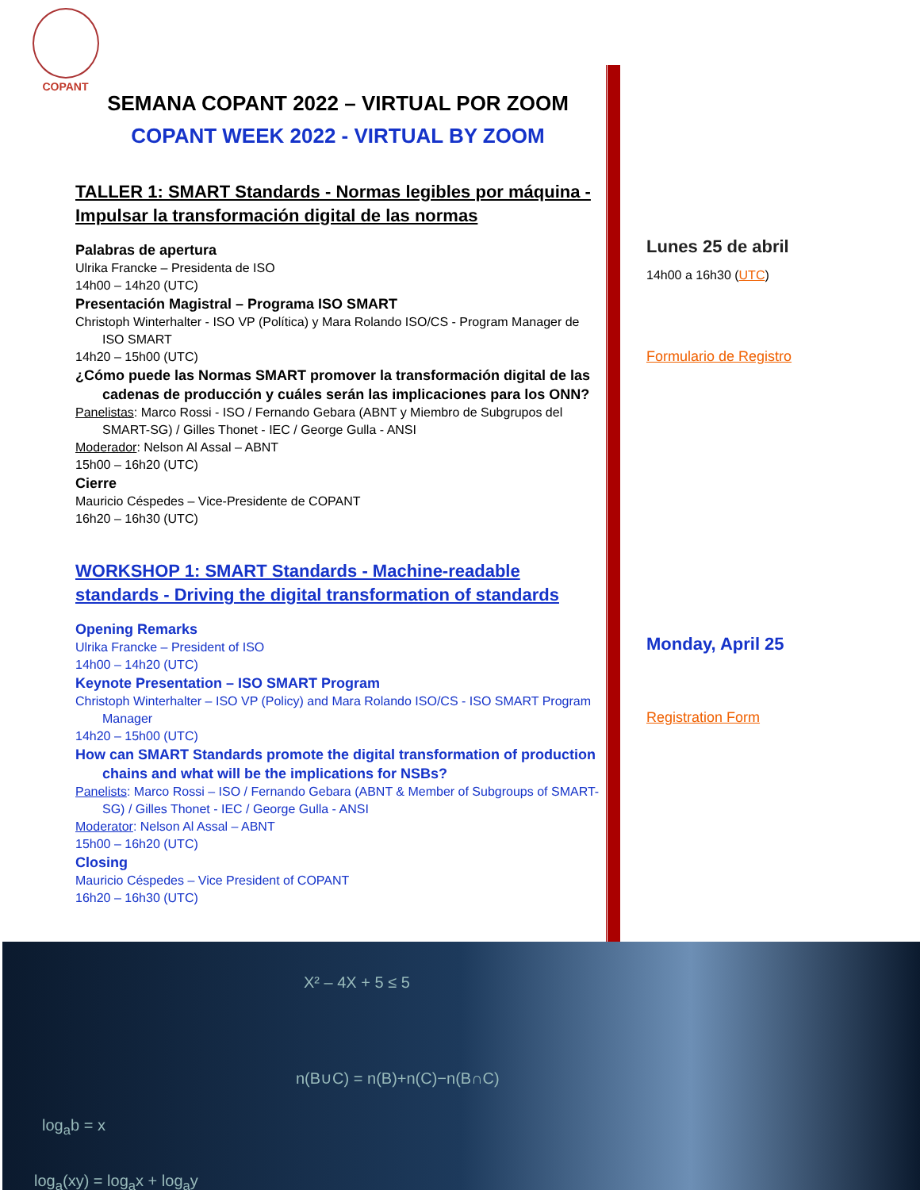COPANT
SEMANA COPANT 2022 – VIRTUAL POR ZOOM
COPANT WEEK 2022 - VIRTUAL BY ZOOM
TALLER 1: SMART Standards - Normas legibles por máquina - Impulsar la transformación digital de las normas
Palabras de apertura
Ulrika Francke – Presidenta de ISO
14h00 – 14h20 (UTC)
Presentación Magistral – Programa ISO SMART
Christoph Winterhalter - ISO VP (Política) y Mara Rolando ISO/CS - Program Manager de ISO SMART
14h20 – 15h00 (UTC)
¿Cómo puede las Normas SMART promover la transformación digital de las cadenas de producción y cuáles serán las implicaciones para los ONN?
Panelistas: Marco Rossi - ISO / Fernando Gebara (ABNT y Miembro de Subgrupos del SMART-SG) / Gilles Thonet - IEC / George Gulla - ANSI
Moderador: Nelson Al Assal – ABNT
15h00 – 16h20 (UTC)
Cierre
Mauricio Céspedes – Vice-Presidente de COPANT
16h20 – 16h30 (UTC)
WORKSHOP 1: SMART Standards - Machine-readable standards - Driving the digital transformation of standards
Opening Remarks
Ulrika Francke – President of ISO
14h00 – 14h20 (UTC)
Keynote Presentation – ISO SMART Program
Christoph Winterhalter – ISO VP (Policy) and Mara Rolando ISO/CS - ISO SMART Program Manager
14h20 – 15h00 (UTC)
How can SMART Standards promote the digital transformation of production chains and what will be the implications for NSBs?
Panelists: Marco Rossi – ISO / Fernando Gebara (ABNT & Member of Subgroups of SMART-SG) / Gilles Thonet - IEC / George Gulla - ANSI
Moderator: Nelson Al Assal – ABNT
15h00 – 16h20 (UTC)
Closing
Mauricio Céspedes – Vice President of COPANT
16h20 – 16h30 (UTC)
Lunes 25 de abril
14h00 a 16h30 (UTC)
Formulario de Registro
Monday, April 25
Registration Form
X² – 4X + 5 ≤ 5
n(B∪C) = n(B)+n(C)−n(B∩C)
log<sub>a</sub>b = x
log<sub>a</sub>(xy) = log<sub>a</sub>x + log<sub>a</sub>y